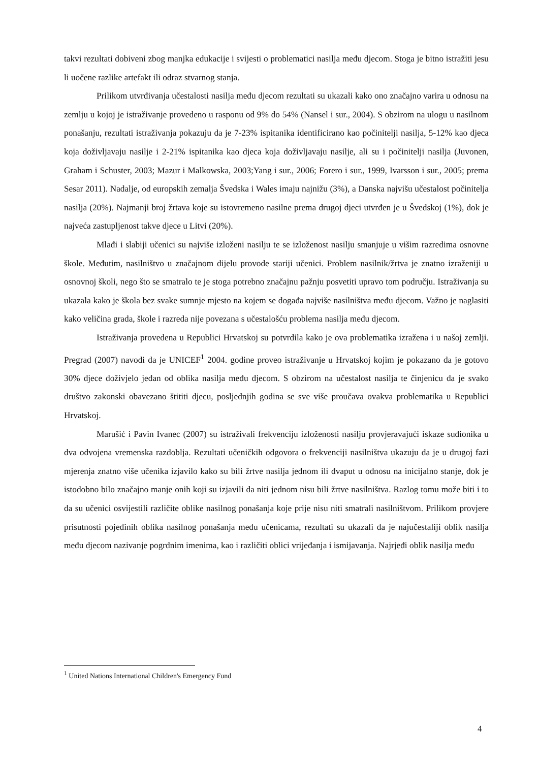takvi rezultati dobiveni zbog manjka edukacije i svijesti o problematici nasilja među djecom. Stoga je bitno istražiti jesu li uočene razlike artefakt ili odraz stvarnog stanja.
Prilikom utvrđivanja učestalosti nasilja među djecom rezultati su ukazali kako ono značajno varira u odnosu na zemlju u kojoj je istraživanje provedeno u rasponu od 9% do 54% (Nansel i sur., 2004). S obzirom na ulogu u nasilnom ponašanju, rezultati istraživanja pokazuju da je 7-23% ispitanika identificirano kao počinitelji nasilja, 5-12% kao djeca koja doživljavaju nasilje i 2-21% ispitanika kao djeca koja doživljavaju nasilje, ali su i počinitelji nasilja (Juvonen, Graham i Schuster, 2003; Mazur i Malkowska, 2003;Yang i sur., 2006; Forero i sur., 1999, Ivarsson i sur., 2005; prema Sesar 2011). Nadalje, od europskih zemalja Švedska i Wales imaju najnižu (3%), a Danska najvišu učestalost počinitelja nasilja (20%). Najmanji broj žrtava koje su istovremeno nasilne prema drugoj djeci utvrđen je u Švedskoj (1%), dok je najveća zastupljenost takve djece u Litvi (20%).
Mlađi i slabiji učenici su najviše izloženi nasilju te se izloženost nasilju smanjuje u višim razredima osnovne škole. Međutim, nasilništvo u značajnom dijelu provode stariji učenici. Problem nasilnik/žrtva je znatno izraženiji u osnovnoj školi, nego što se smatralo te je stoga potrebno značajnu pažnju posvetiti upravo tom području. Istraživanja su ukazala kako je škola bez svake sumnje mjesto na kojem se događa najviše nasilništva među djecom. Važno je naglasiti kako veličina grada, škole i razreda nije povezana s učestalošću problema nasilja među djecom.
Istraživanja provedena u Republici Hrvatskoj su potvrdila kako je ova problematika izražena i u našoj zemlji. Pregrad (2007) navodi da je UNICEF<sup>1</sup> 2004. godine proveo istraživanje u Hrvatskoj kojim je pokazano da je gotovo 30% djece doživjelo jedan od oblika nasilja među djecom. S obzirom na učestalost nasilja te činjenicu da je svako društvo zakonski obavezano štititi djecu, posljednjih godina se sve više proučava ovakva problematika u Republici Hrvatskoj.
Marušić i Pavin Ivanec (2007) su istraživali frekvenciju izloženosti nasilju provjeravajući iskaze sudionika u dva odvojena vremenska razdoblja. Rezultati učeničkih odgovora o frekvenciji nasilništva ukazuju da je u drugoj fazi mjerenja znatno više učenika izjavilo kako su bili žrtve nasilja jednom ili dvaput u odnosu na inicijalno stanje, dok je istodobno bilo značajno manje onih koji su izjavili da niti jednom nisu bili žrtve nasilništva. Razlog tomu može biti i to da su učenici osvijestili različite oblike nasilnog ponašanja koje prije nisu niti smatrali nasilništvom. Prilikom provjere prisutnosti pojedinih oblika nasilnog ponašanja među učenicama, rezultati su ukazali da je najučestaliji oblik nasilja među djecom nazivanje pogrdnim imenima, kao i različiti oblici vrijeđanja i ismijavanja. Najrjeđi oblik nasilja među
<sup>1</sup> United Nations International Children's Emergency Fund
4